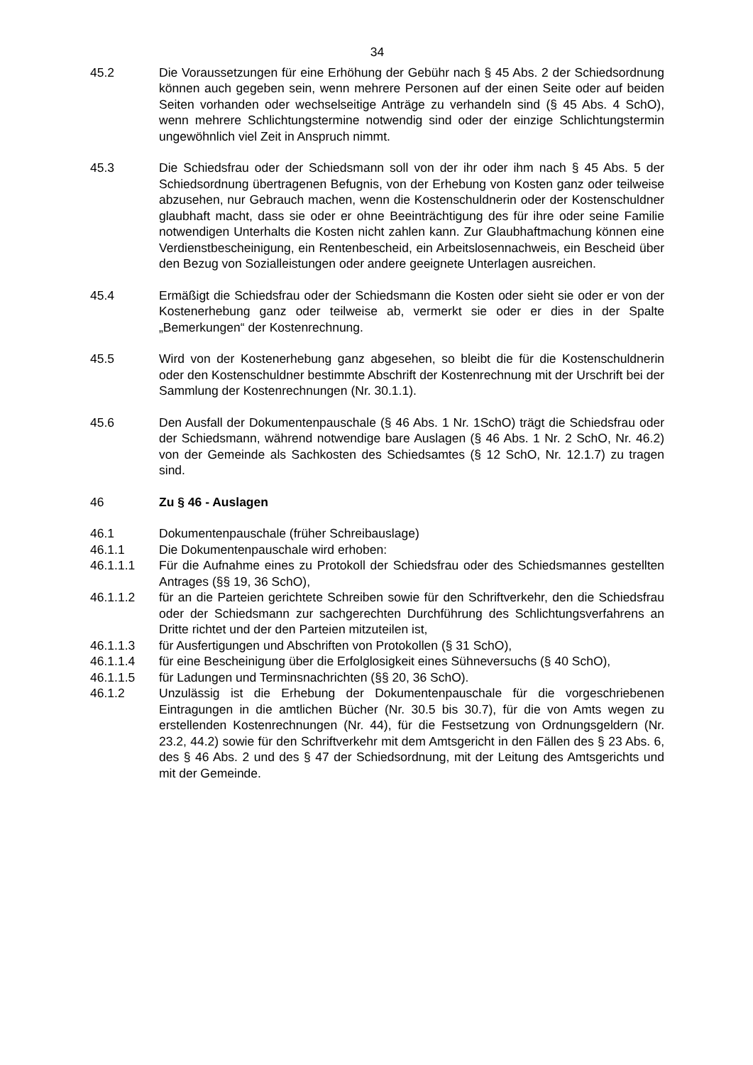34
45.2 Die Voraussetzungen für eine Erhöhung der Gebühr nach § 45 Abs. 2 der Schiedsordnung können auch gegeben sein, wenn mehrere Personen auf der einen Seite oder auf beiden Seiten vorhanden oder wechselseitige Anträge zu verhandeln sind (§ 45 Abs. 4 SchO), wenn mehrere Schlichtungstermine notwendig sind oder der einzige Schlichtungstermin ungewöhnlich viel Zeit in Anspruch nimmt.
45.3 Die Schiedsfrau oder der Schiedsmann soll von der ihr oder ihm nach § 45 Abs. 5 der Schiedsordnung übertragenen Befugnis, von der Erhebung von Kosten ganz oder teilweise abzusehen, nur Gebrauch machen, wenn die Kostenschuldnerin oder der Kostenschuldner glaubhaft macht, dass sie oder er ohne Beeinträchtigung des für ihre oder seine Familie notwendigen Unterhalts die Kosten nicht zahlen kann. Zur Glaubhaftmachung können eine Verdienstbescheinigung, ein Rentenbescheid, ein Arbeitslosennachweis, ein Bescheid über den Bezug von Sozialleistungen oder andere geeignete Unterlagen ausreichen.
45.4 Ermäßigt die Schiedsfrau oder der Schiedsmann die Kosten oder sieht sie oder er von der Kostenerhebung ganz oder teilweise ab, vermerkt sie oder er dies in der Spalte „Bemerkungen“ der Kostenrechnung.
45.5 Wird von der Kostenerhebung ganz abgesehen, so bleibt die für die Kostenschuldnerin oder den Kostenschuldner bestimmte Abschrift der Kostenrechnung mit der Urschrift bei der Sammlung der Kostenrechnungen (Nr. 30.1.1).
45.6 Den Ausfall der Dokumentenpauschale (§ 46 Abs. 1 Nr. 1SchO) trägt die Schiedsfrau oder der Schiedsmann, während notwendige bare Auslagen (§ 46 Abs. 1 Nr. 2 SchO, Nr. 46.2) von der Gemeinde als Sachkosten des Schiedsamtes (§ 12 SchO, Nr. 12.1.7) zu tragen sind.
46 Zu § 46 - Auslagen
46.1 Dokumentenpauschale (früher Schreibauslage)
46.1.1 Die Dokumentenpauschale wird erhoben:
46.1.1.1 Für die Aufnahme eines zu Protokoll der Schiedsfrau oder des Schiedsmannes gestellten Antrages (§§ 19, 36 SchO),
46.1.1.2 für an die Parteien gerichtete Schreiben sowie für den Schriftverkehr, den die Schiedsfrau oder der Schiedsmann zur sachgerechten Durchführung des Schlichtungsverfahrens an Dritte richtet und der den Parteien mitzuteilen ist,
46.1.1.3 für Ausfertigungen und Abschriften von Protokollen (§ 31 SchO),
46.1.1.4 für eine Bescheinigung über die Erfolglosigkeit eines Sühneversuchs (§ 40 SchO),
46.1.1.5 für Ladungen und Terminsnachrichten (§§ 20, 36 SchO).
46.1.2 Unzulässig ist die Erhebung der Dokumentenpauschale für die vorgeschriebenen Eintragungen in die amtlichen Bücher (Nr. 30.5 bis 30.7), für die von Amts wegen zu erstellenden Kostenrechnungen (Nr. 44), für die Festsetzung von Ordnungsgeldern (Nr. 23.2, 44.2) sowie für den Schriftverkehr mit dem Amtsgericht in den Fällen des § 23 Abs. 6, des § 46 Abs. 2 und des § 47 der Schiedsordnung, mit der Leitung des Amtsgerichts und mit der Gemeinde.